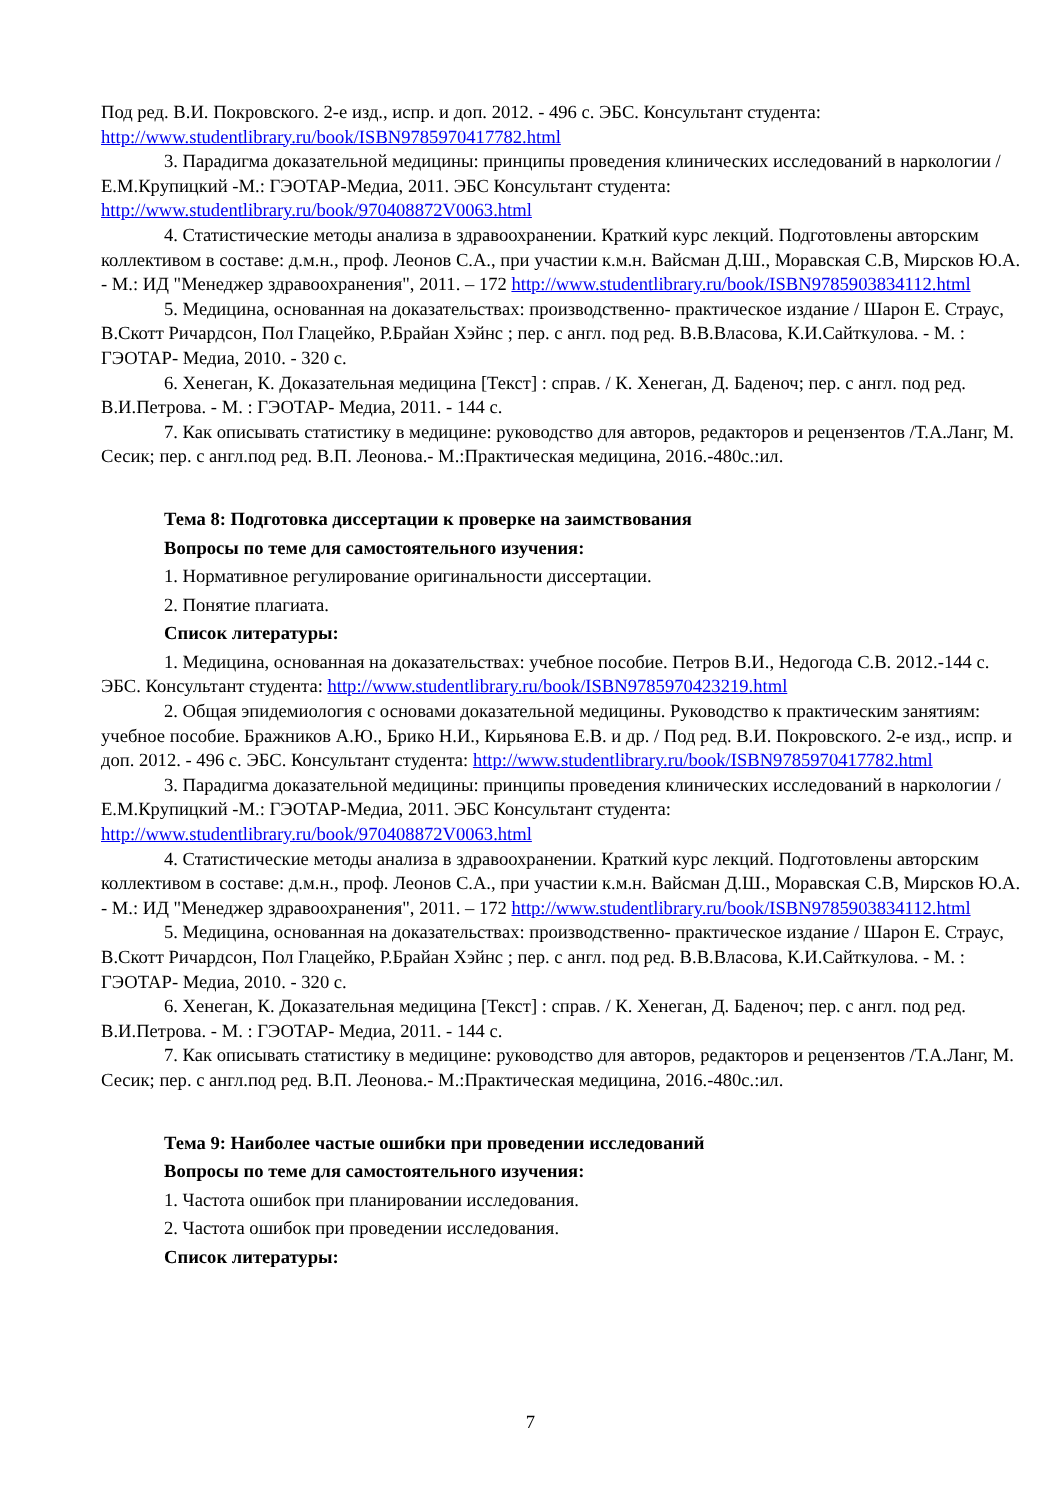Под ред. В.И. Покровского. 2-е изд., испр. и доп. 2012. - 496 с. ЭБС. Консультант студента: http://www.studentlibrary.ru/book/ISBN9785970417782.html
3. Парадигма доказательной медицины: принципы проведения клинических исследований в наркологии / Е.М.Крупицкий -М.: ГЭОТАР-Медиа, 2011. ЭБС Консультант студента: http://www.studentlibrary.ru/book/970408872V0063.html
4. Статистические методы анализа в здравоохранении. Краткий курс лекций. Подготовлены авторским коллективом в составе: д.м.н., проф. Леонов С.А., при участии к.м.н. Вайсман Д.Ш., Моравская С.В, Мирсков Ю.А. - М.: ИД "Менеджер здравоохранения", 2011. – 172 http://www.studentlibrary.ru/book/ISBN9785903834112.html
5. Медицина, основанная на доказательствах: производственно- практическое издание / Шарон Е. Страус, В.Скотт Ричардсон, Пол Глацейко, Р.Брайан Хэйнс ; пер. с англ. под ред. В.В.Власова, К.И.Сайткулова. - М. : ГЭОТАР- Медиа, 2010. - 320 с.
6. Хенеган, К. Доказательная медицина [Текст] : справ. / К. Хенеган, Д. Баденоч; пер. с англ. под ред. В.И.Петрова. - М. : ГЭОТАР- Медиа, 2011. - 144 с.
7. Как описывать статистику в медицине: руководство для авторов, редакторов и рецензентов /Т.А.Ланг, М. Сесик; пер. с англ.под ред. В.П. Леонова.- М.:Практическая медицина, 2016.-480с.:ил.
Тема 8: Подготовка диссертации к проверке на заимствования
Вопросы по теме для самостоятельного изучения:
1. Нормативное регулирование оригинальности диссертации.
2. Понятие плагиата.
Список литературы:
1. Медицина, основанная на доказательствах: учебное пособие. Петров В.И., Недогода С.В. 2012.-144 с. ЭБС. Консультант студента: http://www.studentlibrary.ru/book/ISBN9785970423219.html
2. Общая эпидемиология с основами доказательной медицины. Руководство к практическим занятиям: учебное пособие. Бражников А.Ю., Брико Н.И., Кирьянова Е.В. и др. / Под ред. В.И. Покровского. 2-е изд., испр. и доп. 2012. - 496 с. ЭБС. Консультант студента: http://www.studentlibrary.ru/book/ISBN9785970417782.html
3. Парадигма доказательной медицины: принципы проведения клинических исследований в наркологии / Е.М.Крупицкий -М.: ГЭОТАР-Медиа, 2011. ЭБС Консультант студента: http://www.studentlibrary.ru/book/970408872V0063.html
4. Статистические методы анализа в здравоохранении. Краткий курс лекций. Подготовлены авторским коллективом в составе: д.м.н., проф. Леонов С.А., при участии к.м.н. Вайсман Д.Ш., Моравская С.В, Мирсков Ю.А. - М.: ИД "Менеджер здравоохранения", 2011. – 172 http://www.studentlibrary.ru/book/ISBN9785903834112.html
5. Медицина, основанная на доказательствах: производственно- практическое издание / Шарон Е. Страус, В.Скотт Ричардсон, Пол Глацейко, Р.Брайан Хэйнс ; пер. с англ. под ред. В.В.Власова, К.И.Сайткулова. - М. : ГЭОТАР- Медиа, 2010. - 320 с.
6. Хенеган, К. Доказательная медицина [Текст] : справ. / К. Хенеган, Д. Баденоч; пер. с англ. под ред. В.И.Петрова. - М. : ГЭОТАР- Медиа, 2011. - 144 с.
7. Как описывать статистику в медицине: руководство для авторов, редакторов и рецензентов /Т.А.Ланг, М. Сесик; пер. с англ.под ред. В.П. Леонова.- М.:Практическая медицина, 2016.-480с.:ил.
Тема 9: Наиболее частые ошибки при проведении исследований
Вопросы по теме для самостоятельного изучения:
1. Частота ошибок при планировании исследования.
2. Частота ошибок при проведении исследования.
Список литературы:
7